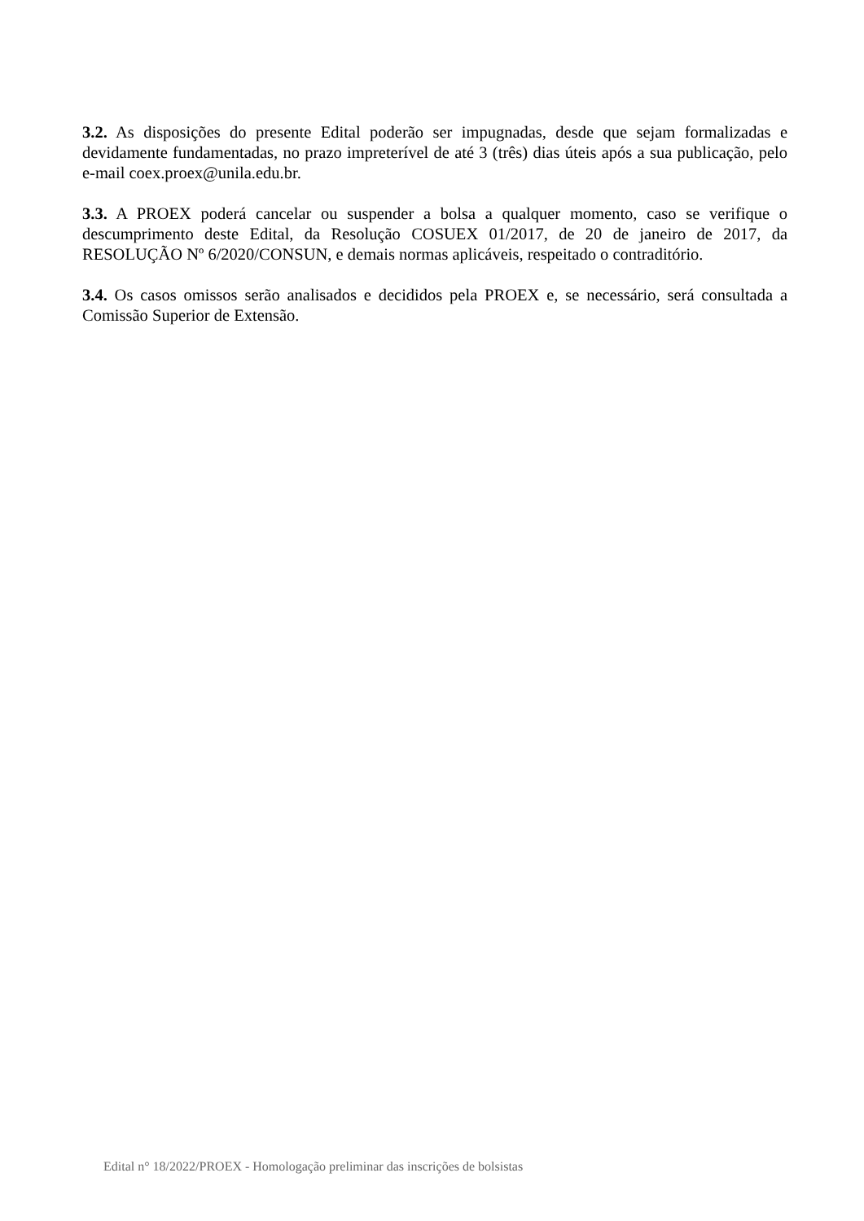3.2. As disposições do presente Edital poderão ser impugnadas, desde que sejam formalizadas e devidamente fundamentadas, no prazo impreterível de até 3 (três) dias úteis após a sua publicação, pelo e-mail coex.proex@unila.edu.br.
3.3. A PROEX poderá cancelar ou suspender a bolsa a qualquer momento, caso se verifique o descumprimento deste Edital, da Resolução COSUEX 01/2017, de 20 de janeiro de 2017, da RESOLUÇÃO Nº 6/2020/CONSUN, e demais normas aplicáveis, respeitado o contraditório.
3.4. Os casos omissos serão analisados e decididos pela PROEX e, se necessário, será consultada a Comissão Superior de Extensão.
Edital n° 18/2022/PROEX - Homologação preliminar das inscrições de bolsistas